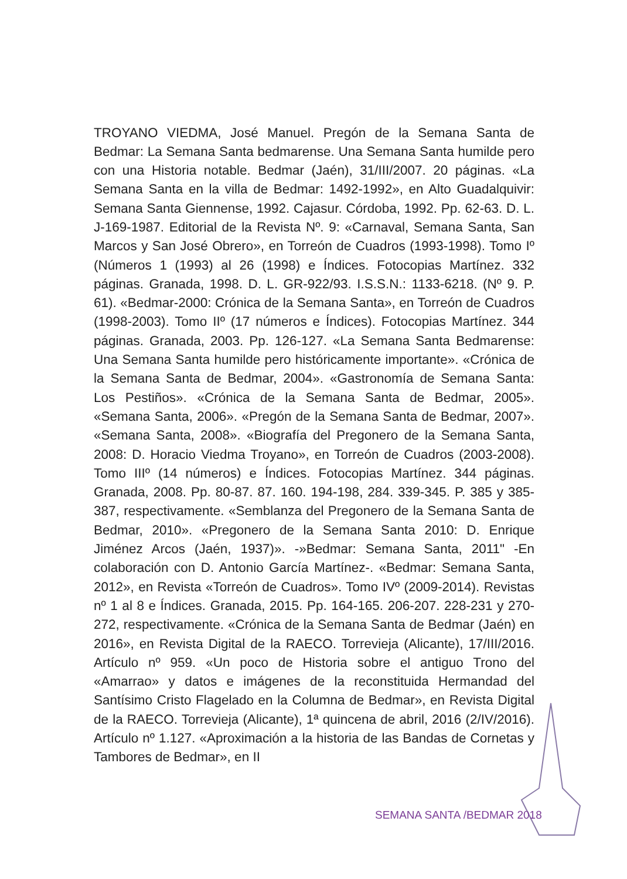TROYANO VIEDMA, José Manuel. Pregón de la Semana Santa de Bedmar: La Semana Santa bedmarense. Una Semana Santa humilde pero con una Historia notable. Bedmar (Jaén), 31/III/2007. 20 páginas. «La Semana Santa en la villa de Bedmar: 1492-1992», en Alto Guadalquivir: Semana Santa Giennense, 1992. Cajasur. Córdoba, 1992. Pp. 62-63. D. L. J-169-1987. Editorial de la Revista Nº. 9: «Carnaval, Semana Santa, San Marcos y San José Obrero», en Torreón de Cuadros (1993-1998). Tomo Iº (Números 1 (1993) al 26 (1998) e Índices. Fotocopias Martínez. 332 páginas. Granada, 1998. D. L. GR-922/93. I.S.S.N.: 1133-6218. (Nº 9. P. 61). «Bedmar-2000: Crónica de la Semana Santa», en Torreón de Cuadros (1998-2003). Tomo IIº (17 números e Índices). Fotocopias Martínez. 344 páginas. Granada, 2003. Pp. 126-127. «La Semana Santa Bedmarense: Una Semana Santa humilde pero históricamente importante». «Crónica de la Semana Santa de Bedmar, 2004». «Gastronomía de Semana Santa: Los Pestiños». «Crónica de la Semana Santa de Bedmar, 2005». «Semana Santa, 2006». «Pregón de la Semana Santa de Bedmar, 2007». «Semana Santa, 2008». «Biografía del Pregonero de la Semana Santa, 2008: D. Horacio Viedma Troyano», en Torreón de Cuadros (2003-2008). Tomo IIIº (14 números) e Índices. Fotocopias Martínez. 344 páginas. Granada, 2008. Pp. 80-87. 87. 160. 194-198, 284. 339-345. P. 385 y 385-387, respectivamente. «Semblanza del Pregonero de la Semana Santa de Bedmar, 2010». «Pregonero de la Semana Santa 2010: D. Enrique Jiménez Arcos (Jaén, 1937)». -»Bedmar: Semana Santa, 2011" -En colaboración con D. Antonio García Martínez-. «Bedmar: Semana Santa, 2012», en Revista «Torreón de Cuadros». Tomo IVº (2009-2014). Revistas nº 1 al 8 e Índices. Granada, 2015. Pp. 164-165. 206-207. 228-231 y 270-272, respectivamente. «Crónica de la Semana Santa de Bedmar (Jaén) en 2016», en Revista Digital de la RAECO. Torrevieja (Alicante), 17/III/2016. Artículo nº 959. «Un poco de Historia sobre el antiguo Trono del «Amarrao» y datos e imágenes de la reconstituida Hermandad del Santísimo Cristo Flagelado en la Columna de Bedmar», en Revista Digital de la RAECO. Torrevieja (Alicante), 1ª quincena de abril, 2016 (2/IV/2016). Artículo nº 1.127. «Aproximación a la historia de las Bandas de Cornetas y Tambores de Bedmar», en II
SEMANA SANTA /BEDMAR 2018